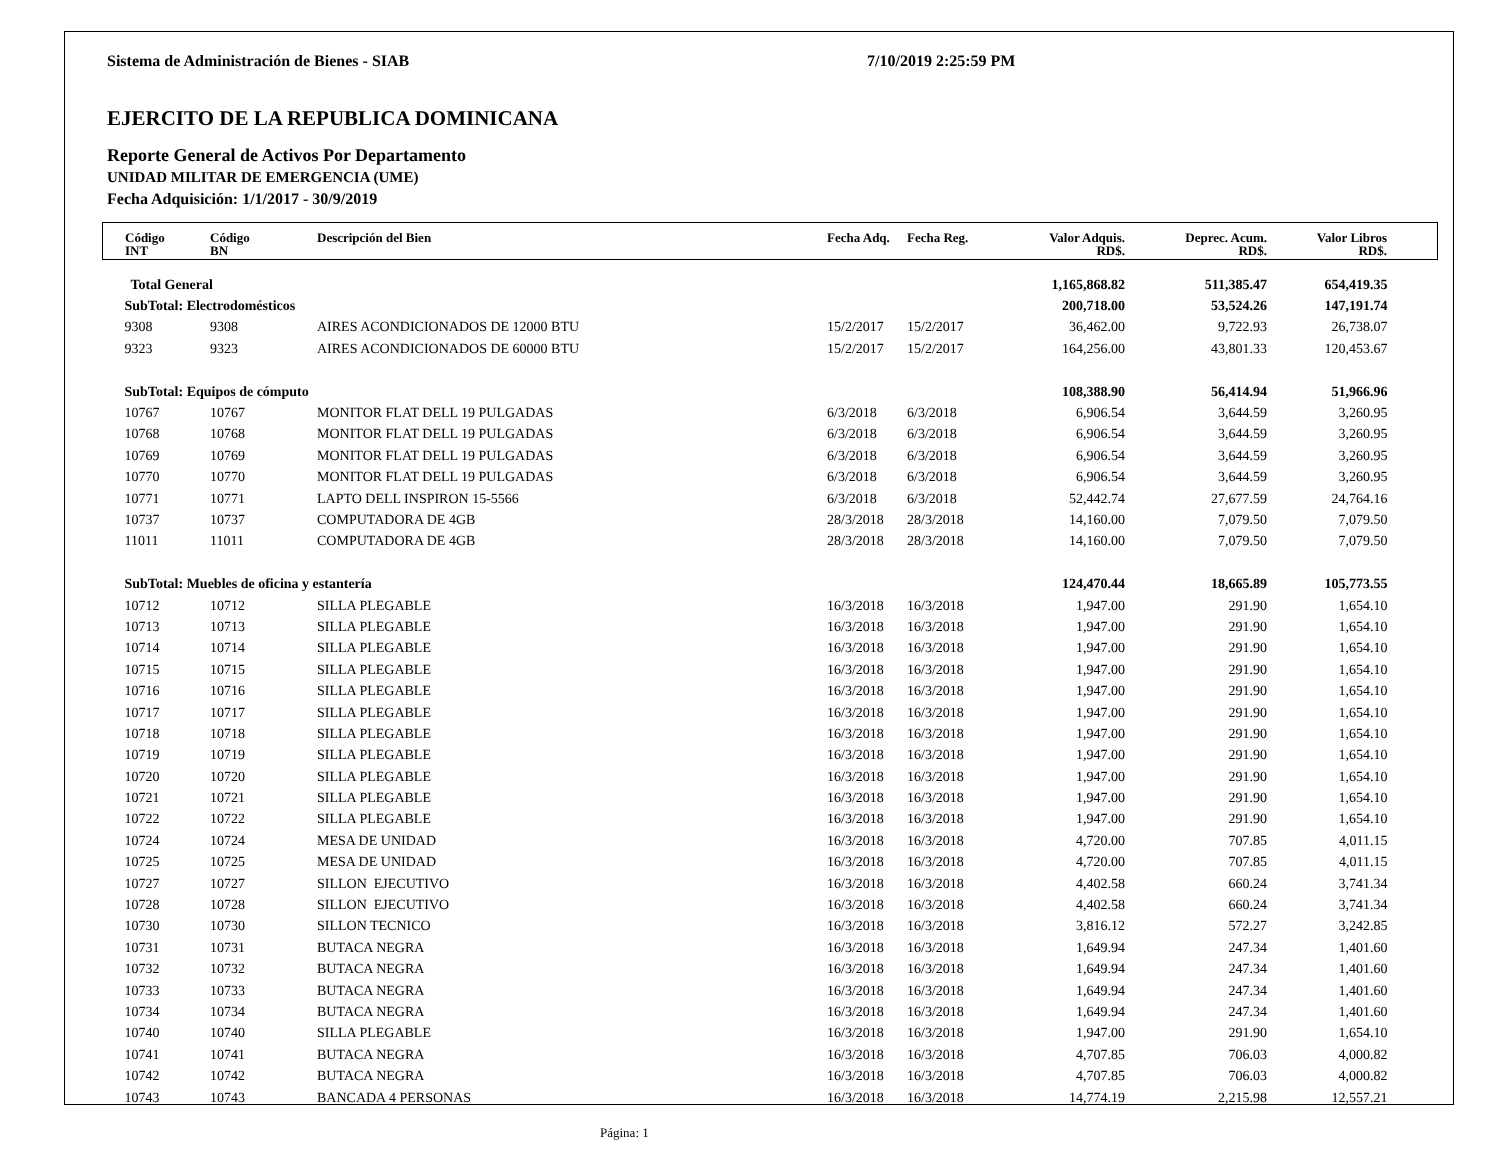Sistema de Administración de Bienes - SIAB 7/10/2019 2:25:59 PM
EJERCITO DE LA REPUBLICA DOMINICANA
Reporte General de Activos Por Departamento
UNIDAD MILITAR DE EMERGENCIA (UME)
Fecha Adquisición: 1/1/2017 - 30/9/2019
| Código INT | Código BN | Descripción del Bien | Fecha Adq. | Fecha Reg. | Valor Adquis. RD$. | Deprec. Acum. RD$. | Valor Libros RD$. |
| --- | --- | --- | --- | --- | --- | --- | --- |
| Total General | | | | | 1,165,868.82 | 511,385.47 | 654,419.35 |
| SubTotal: Electrodomésticos | | | | | 200,718.00 | 53,524.26 | 147,191.74 |
| 9308 | 9308 | AIRES ACONDICIONADOS DE 12000 BTU | 15/2/2017 | 15/2/2017 | 36,462.00 | 9,722.93 | 26,738.07 |
| 9323 | 9323 | AIRES ACONDICIONADOS DE 60000 BTU | 15/2/2017 | 15/2/2017 | 164,256.00 | 43,801.33 | 120,453.67 |
| SubTotal: Equipos de cómputo | | | | | 108,388.90 | 56,414.94 | 51,966.96 |
| 10767 | 10767 | MONITOR FLAT DELL 19 PULGADAS | 6/3/2018 | 6/3/2018 | 6,906.54 | 3,644.59 | 3,260.95 |
| 10768 | 10768 | MONITOR FLAT DELL 19 PULGADAS | 6/3/2018 | 6/3/2018 | 6,906.54 | 3,644.59 | 3,260.95 |
| 10769 | 10769 | MONITOR FLAT DELL 19 PULGADAS | 6/3/2018 | 6/3/2018 | 6,906.54 | 3,644.59 | 3,260.95 |
| 10770 | 10770 | MONITOR FLAT DELL 19 PULGADAS | 6/3/2018 | 6/3/2018 | 6,906.54 | 3,644.59 | 3,260.95 |
| 10771 | 10771 | LAPTO DELL INSPIRON 15-5566 | 6/3/2018 | 6/3/2018 | 52,442.74 | 27,677.59 | 24,764.16 |
| 10737 | 10737 | COMPUTADORA DE 4GB | 28/3/2018 | 28/3/2018 | 14,160.00 | 7,079.50 | 7,079.50 |
| 11011 | 11011 | COMPUTADORA DE 4GB | 28/3/2018 | 28/3/2018 | 14,160.00 | 7,079.50 | 7,079.50 |
| SubTotal: Muebles de oficina y estantería | | | | | 124,470.44 | 18,665.89 | 105,773.55 |
| 10712 | 10712 | SILLA PLEGABLE | 16/3/2018 | 16/3/2018 | 1,947.00 | 291.90 | 1,654.10 |
| 10713 | 10713 | SILLA PLEGABLE | 16/3/2018 | 16/3/2018 | 1,947.00 | 291.90 | 1,654.10 |
| 10714 | 10714 | SILLA PLEGABLE | 16/3/2018 | 16/3/2018 | 1,947.00 | 291.90 | 1,654.10 |
| 10715 | 10715 | SILLA PLEGABLE | 16/3/2018 | 16/3/2018 | 1,947.00 | 291.90 | 1,654.10 |
| 10716 | 10716 | SILLA PLEGABLE | 16/3/2018 | 16/3/2018 | 1,947.00 | 291.90 | 1,654.10 |
| 10717 | 10717 | SILLA PLEGABLE | 16/3/2018 | 16/3/2018 | 1,947.00 | 291.90 | 1,654.10 |
| 10718 | 10718 | SILLA PLEGABLE | 16/3/2018 | 16/3/2018 | 1,947.00 | 291.90 | 1,654.10 |
| 10719 | 10719 | SILLA PLEGABLE | 16/3/2018 | 16/3/2018 | 1,947.00 | 291.90 | 1,654.10 |
| 10720 | 10720 | SILLA PLEGABLE | 16/3/2018 | 16/3/2018 | 1,947.00 | 291.90 | 1,654.10 |
| 10721 | 10721 | SILLA PLEGABLE | 16/3/2018 | 16/3/2018 | 1,947.00 | 291.90 | 1,654.10 |
| 10722 | 10722 | SILLA PLEGABLE | 16/3/2018 | 16/3/2018 | 1,947.00 | 291.90 | 1,654.10 |
| 10724 | 10724 | MESA DE UNIDAD | 16/3/2018 | 16/3/2018 | 4,720.00 | 707.85 | 4,011.15 |
| 10725 | 10725 | MESA DE UNIDAD | 16/3/2018 | 16/3/2018 | 4,720.00 | 707.85 | 4,011.15 |
| 10727 | 10727 | SILLON EJECUTIVO | 16/3/2018 | 16/3/2018 | 4,402.58 | 660.24 | 3,741.34 |
| 10728 | 10728 | SILLON EJECUTIVO | 16/3/2018 | 16/3/2018 | 4,402.58 | 660.24 | 3,741.34 |
| 10730 | 10730 | SILLON TECNICO | 16/3/2018 | 16/3/2018 | 3,816.12 | 572.27 | 3,242.85 |
| 10731 | 10731 | BUTACA NEGRA | 16/3/2018 | 16/3/2018 | 1,649.94 | 247.34 | 1,401.60 |
| 10732 | 10732 | BUTACA NEGRA | 16/3/2018 | 16/3/2018 | 1,649.94 | 247.34 | 1,401.60 |
| 10733 | 10733 | BUTACA NEGRA | 16/3/2018 | 16/3/2018 | 1,649.94 | 247.34 | 1,401.60 |
| 10734 | 10734 | BUTACA NEGRA | 16/3/2018 | 16/3/2018 | 1,649.94 | 247.34 | 1,401.60 |
| 10740 | 10740 | SILLA PLEGABLE | 16/3/2018 | 16/3/2018 | 1,947.00 | 291.90 | 1,654.10 |
| 10741 | 10741 | BUTACA NEGRA | 16/3/2018 | 16/3/2018 | 4,707.85 | 706.03 | 4,000.82 |
| 10742 | 10742 | BUTACA NEGRA | 16/3/2018 | 16/3/2018 | 4,707.85 | 706.03 | 4,000.82 |
| 10743 | 10743 | BANCADA 4 PERSONAS | 16/3/2018 | 16/3/2018 | 14,774.19 | 2,215.98 | 12,557.21 |
Página: 1